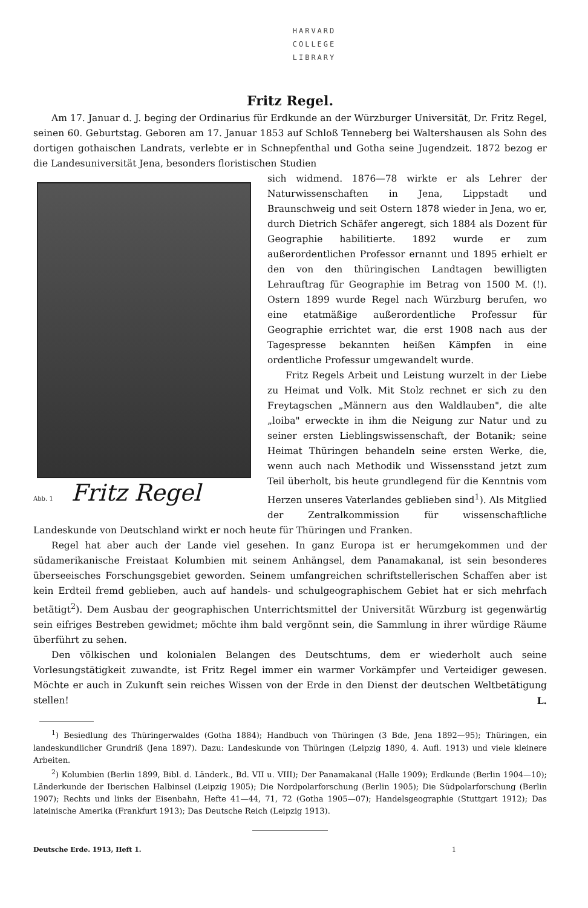HARVARD
COLLEGE
LIBRARY
Fritz Regel.
Am 17. Januar d. J. beging der Ordinarius für Erdkunde an der Würzburger Universität, Dr. Fritz Regel, seinen 60. Geburtstag. Geboren am 17. Januar 1853 auf Schloß Tenneberg bei Waltershausen als Sohn des dortigen gothaischen Landrats, verlebte er in Schnepfenthal und Gotha seine Jugendzeit. 1872 bezog er die Landesuniversität Jena, besonders floristischen Studien
Abb. 1 Fritz Regel
sich widmend. 1876—78 wirkte er als Lehrer der Naturwissenschaften in Jena, Lippstadt und Braunschweig und seit Ostern 1878 wieder in Jena, wo er, durch Dietrich Schäfer angeregt, sich 1884 als Dozent für Geographie habilitierte. 1892 wurde er zum außerordentlichen Professor ernannt und 1895 erhielt er den von den thüringischen Landtagen bewilligten Lehrauftrag für Geographie im Betrag von 1500 M. (!). Ostern 1899 wurde Regel nach Würzburg berufen, wo eine etatmäßige außerordentliche Professur für Geographie errichtet war, die erst 1908 nach aus der Tagespresse bekannten heißen Kämpfen in eine ordentliche Professur umgewandelt wurde.
Fritz Regels Arbeit und Leistung wurzelt in der Liebe zu Heimat und Volk. Mit Stolz rechnet er sich zu den Freytagschen „Männern aus den Waldlauben", die alte „loiba" erweckte in ihm die Neigung zur Natur und zu seiner ersten Lieblingswissenschaft, der Botanik; seine Heimat Thüringen behandeln seine ersten Werke, die, wenn auch nach Methodik und Wissensstand jetzt zum Teil überholt, bis heute grundlegend für die Kenntnis vom Herzen unseres Vaterlandes geblieben sind<sup>1</sup>). Als Mitglied der Zentralkommission für wissenschaftliche Landeskunde von Deutschland wirkt er noch heute für Thüringen und Franken.
Regel hat aber auch der Lande viel gesehen. In ganz Europa ist er herumgekommen und der südamerikanische Freistaat Kolumbien mit seinem Anhängsel, dem Panamakanal, ist sein besonderes überseeisches Forschungsgebiet geworden. Seinem umfangreichen schriftstellerischen Schaffen aber ist kein Erdteil fremd geblieben, auch auf handels- und schulgeographischem Gebiet hat er sich mehrfach betätigt<sup>2</sup>). Dem Ausbau der geographischen Unterrichtsmittel der Universität Würzburg ist gegenwärtig sein eifriges Bestreben gewidmet; möchte ihm bald vergönnt sein, die Sammlung in ihrer würdige Räume überführt zu sehen.
Den völkischen und kolonialen Belangen des Deutschtums, dem er wiederholt auch seine Vorlesungstätigkeit zuwandte, ist Fritz Regel immer ein warmer Vorkämpfer und Verteidiger gewesen. Möchte er auch in Zukunft sein reiches Wissen von der Erde in den Dienst der deutschen Weltbetätigung stellen! L.
<sup>1</sup>) Besiedlung des Thüringerwaldes (Gotha 1884); Handbuch von Thüringen (3 Bde, Jena 1892—95); Thüringen, ein landeskundlicher Grundriß (Jena 1897). Dazu: Landeskunde von Thüringen (Leipzig 1890, 4. Aufl. 1913) und viele kleinere Arbeiten.
<sup>2</sup>) Kolumbien (Berlin 1899, Bibl. d. Länderk., Bd. VII u. VIII); Der Panamakanal (Halle 1909); Erdkunde (Berlin 1904—10); Länderkunde der Iberischen Halbinsel (Leipzig 1905); Die Nordpolarforschung (Berlin 1905); Die Südpolarforschung (Berlin 1907); Rechts und links der Eisenbahn, Hefte 41—44, 71, 72 (Gotha 1905—07); Handelsgeographie (Stuttgart 1912); Das lateinische Amerika (Frankfurt 1913); Das Deutsche Reich (Leipzig 1913).
Deutsche Erde. 1913, Heft 1. 1